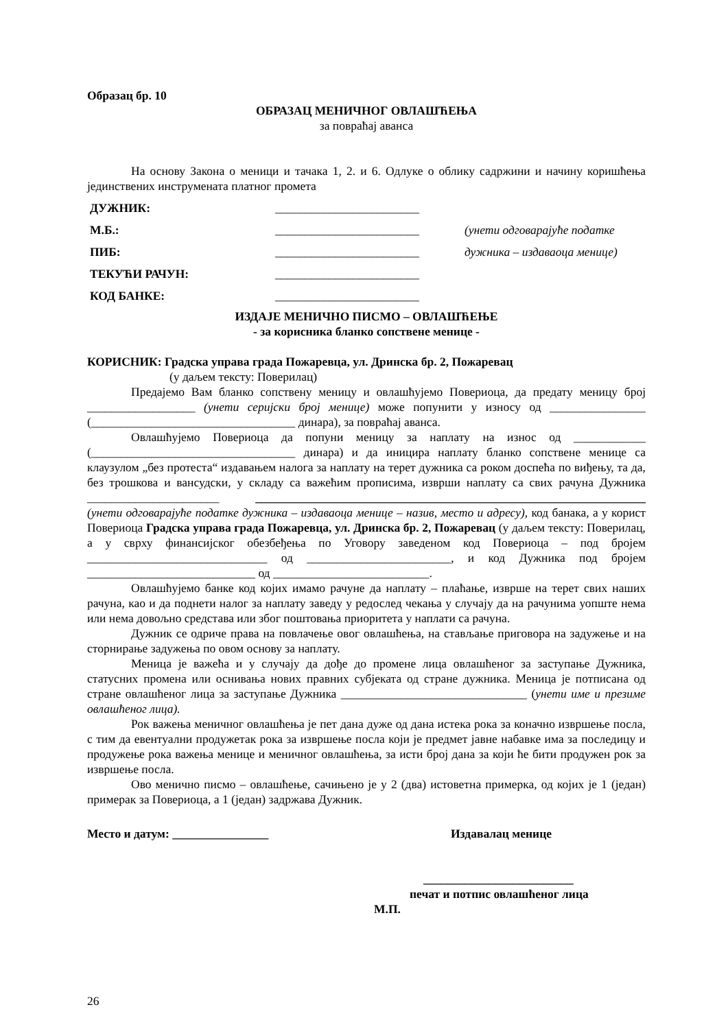Образац бр. 10
ОБРАЗАЦ МЕНИЧНОГ ОВЛАШЋЕЊА
за повраћај аванса
На основу Закона о меници и тачака 1, 2. и 6. Одлуке о облику садржини и начину коришћења јединствених инструмената платног промета
ДУЖНИК: ________________________
М.Б.: ________________________ (унети одговарајуће податке
ПИБ: ________________________ дужника – издаваоца менице)
ТЕКУЋИ РАЧУН: ________________________
КОД БАНКЕ: ________________________
ИЗДАЈЕ МЕНИЧНО ПИСМО – ОВЛАШЋЕЊЕ
- за корисника бланко сопствене менице -
КОРИСНИК: Градска управа града Пожаревца, ул. Дринска бр. 2, Пожаревац
(у даљем тексту: Поверилац)
Предајемо Вам бланко сопствену меницу и овлашћујемо Повериоца, да предату меницу број __________________ (унети серијски број менице) може попунити у износу од ________________ (__________________________________ динара), за повраћај аванса.
Овлашћујемо Повериоца да попуни меницу за наплату на износ од ____________ (__________________________________ динара) и да иницира наплату бланко сопствене менице са клаузулом „без протеста“ издавањем налога за наплату на терет дужника са роком доспећа по виђењу, та да, без трошкова и вансудски, у складу са важећим прописима, изврши наплату са свих рачуна Дужника ______________________ _________________________________________________________________ (унети одговарајуће податке дужника – издаваоца менице – назив, место и адресу), код банака, а у корист Повериоца Градска управа града Пожаревца, ул. Дринска бр. 2, Пожаревац (у даљем тексту: Поверилац, а у сврху финансијског обезбеђења по Уговору заведеном код Повериоца – под бројем ______________________________ од ________________________, и код Дужника под бројем ____________________________ од __________________________.
Овлашћујемо банке код којих имамо рачуне да наплату – плаћање, изврше на терет свих наших рачуна, као и да поднети налог за наплату заведу у редослед чекања у случају да на рачунима уопште нема или нема довољно средстава или због поштовања приоритета у наплати са рачуна.
Дужник се одриче права на повлачење овог овлашћења, на стављање приговора на задужење и на сторнирање задужења по овом основу за наплату.
Меница је важећа и у случају да дође до промене лица овлашћеног за заступање Дужника, статусних промена или оснивања нових правних субјеката од стране дужника. Меница је потписана од стране овлашћеног лица за заступање Дужника _______________________________ (унети име и презиме овлашћеног лица).
Рок важења меничног овлашћења је пет дана дуже од дана истека рока за коначно извршење посла, с тим да евентуални продужетак рока за извршење посла који је предмет јавне набавке има за последицу и продужење рока важења менице и меничног овлашћења, за исти број дана за који ће бити продужен рок за извршење посла.
Ово менично писмо – овлашћење, сачињено је у 2 (два) истоветна примерка, од којих је 1 (један) примерак за Повериоца, а 1 (један) задржава Дужник.
Место и датум: ________________ Издавалац менице
_________________________
печат и потпис овлашћеног лица
М.П.
26